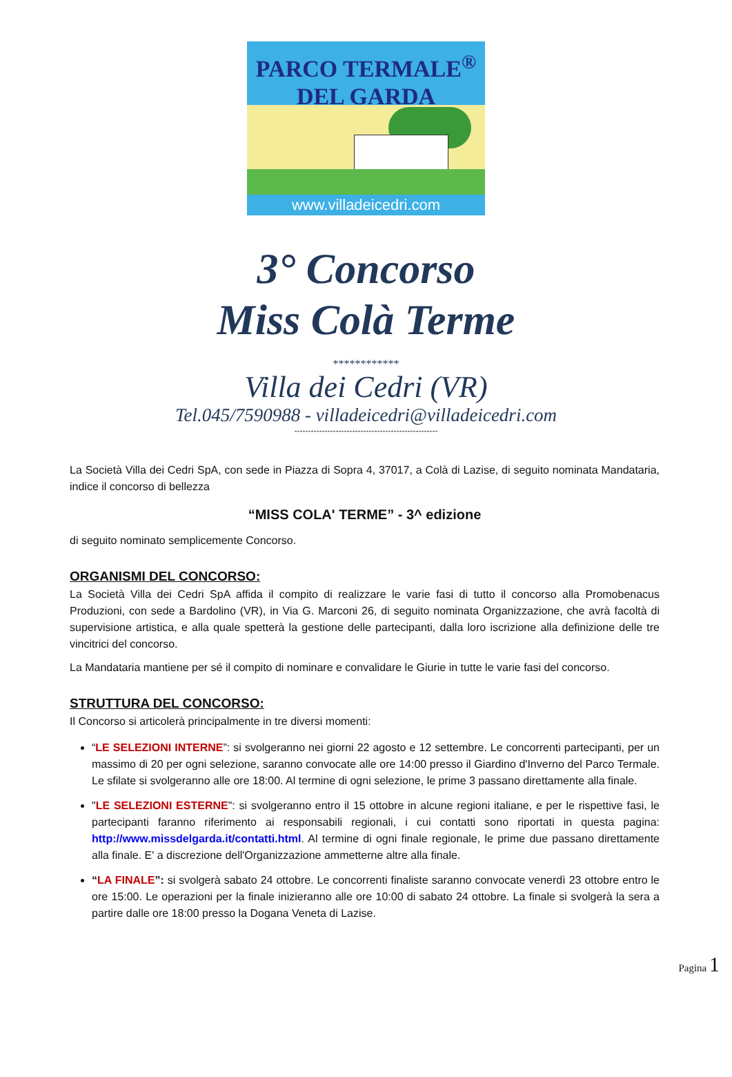PARCO TERMALE<sup>®</sup>
DEL GARDA
www.villadeicedri.com
3° Concorso
Miss Colà Terme
************
Villa dei Cedri (VR)
Tel.045/7590988 - villadeicedri@villadeicedri.com
----------------------------------------------------
La Società Villa dei Cedri SpA, con sede in Piazza di Sopra 4, 37017, a Colà di Lazise, di seguito nominata Mandataria, indice il concorso di bellezza
“MISS COLA' TERME” - 3^ edizione
di seguito nominato semplicemente Concorso.
ORGANISMI DEL CONCORSO:
La Società Villa dei Cedri SpA affida il compito di realizzare le varie fasi di tutto il concorso alla Promobenacus Produzioni, con sede a Bardolino (VR), in Via G. Marconi 26, di seguito nominata Organizzazione, che avrà facoltà di supervisione artistica, e alla quale spetterà la gestione delle partecipanti, dalla loro iscrizione alla definizione delle tre vincitrici del concorso.
La Mandataria mantiene per sé il compito di nominare e convalidare le Giurie in tutte le varie fasi del concorso.
STRUTTURA DEL CONCORSO:
Il Concorso si articolerà principalmente in tre diversi momenti:
“LE SELEZIONI INTERNE”: si svolgeranno nei giorni 22 agosto e 12 settembre. Le concorrenti partecipanti, per un massimo di 20 per ogni selezione, saranno convocate alle ore 14:00 presso il Giardino d'Inverno del Parco Termale. Le sfilate si svolgeranno alle ore 18:00. Al termine di ogni selezione, le prime 3 passano direttamente alla finale.
"LE SELEZIONI ESTERNE": si svolgeranno entro il 15 ottobre in alcune regioni italiane, e per le rispettive fasi, le partecipanti faranno riferimento ai responsabili regionali, i cui contatti sono riportati in questa pagina: http://www.missdelgarda.it/contatti.html. Al termine di ogni finale regionale, le prime due passano direttamente alla finale. E' a discrezione dell'Organizzazione ammetterne altre alla finale.
“LA FINALE”: si svolgerà sabato 24 ottobre. Le concorrenti finaliste saranno convocate venerdì 23 ottobre entro le ore 15:00. Le operazioni per la finale inizieranno alle ore 10:00 di sabato 24 ottobre. La finale si svolgerà la sera a partire dalle ore 18:00 presso la Dogana Veneta di Lazise.
Pagina 1